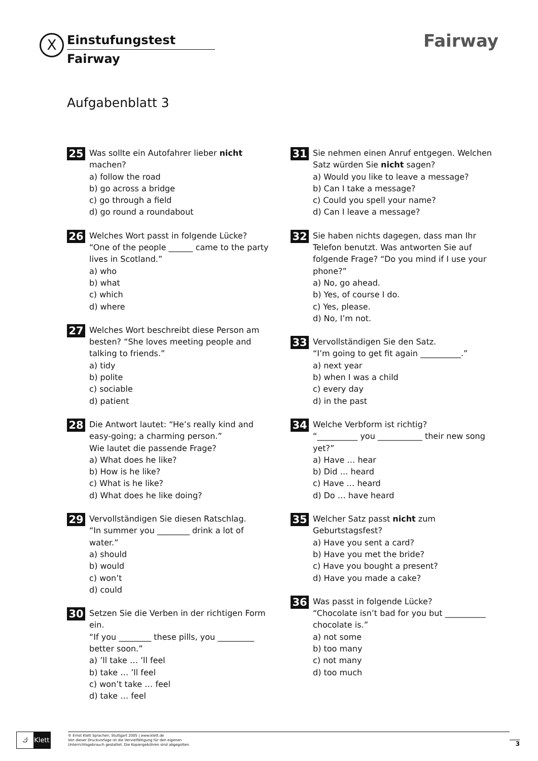X
Einstufungstest
Fairway
Fairway
Aufgabenblatt 3
25
Was sollte ein Autofahrer lieber nicht machen?
a) follow the road
b) go across a bridge
c) go through a field
d) go round a roundabout
26
Welches Wort passt in folgende Lücke?
“One of the people ______ came to the party lives in Scotland.”
a) who
b) what
c) which
d) where
27
Welches Wort beschreibt diese Person am besten? “She loves meeting people and talking to friends.”
a) tidy
b) polite
c) sociable
d) patient
28
Die Antwort lautet: “He’s really kind and easy-going; a charming person.”
Wie lautet die passende Frage?
a) What does he like?
b) How is he like?
c) What is he like?
d) What does he like doing?
29
Vervollständigen Sie diesen Ratschlag.
“In summer you ________ drink a lot of water.”
a) should
b) would
c) won’t
d) could
30
Setzen Sie die Verben in der richtigen Form ein.
“If you ________ these pills, you _________ better soon.”
a) ’ll take … ’ll feel
b) take … ’ll feel
c) won’t take … feel
d) take … feel
31
Sie nehmen einen Anruf entgegen. Welchen Satz würden Sie nicht sagen?
a) Would you like to leave a message?
b) Can I take a message?
c) Could you spell your name?
d) Can I leave a message?
32
Sie haben nichts dagegen, dass man Ihr Telefon benutzt. Was antworten Sie auf folgende Frage? “Do you mind if I use your phone?”
a) No, go ahead.
b) Yes, of course I do.
c) Yes, please.
d) No, I’m not.
33
Vervollständigen Sie den Satz.
“I’m going to get fit again __________.”
a) next year
b) when I was a child
c) every day
d) in the past
34
Welche Verbform ist richtig?
“__________ you ___________ their new song yet?”
a) Have … hear
b) Did … heard
c) Have … heard
d) Do … have heard
35
Welcher Satz passt nicht zum Geburtstagsfest?
a) Have you sent a card?
b) Have you met the bride?
c) Have you bought a present?
d) Have you made a cake?
36
Was passt in folgende Lücke?
“Chocolate isn’t bad for you but __________ chocolate is.”
a) not some
b) too many
c) not many
d) too much
ﻙ Klett
© Ernst Klett Sprachen, Stuttgart 2005 | www.klett.de
Von dieser Druckvorlage ist die Vervielfältigung für den eigenen
Unterrichtsgebrauch gestattet. Die Kopiergebühren sind abgegolten.
3